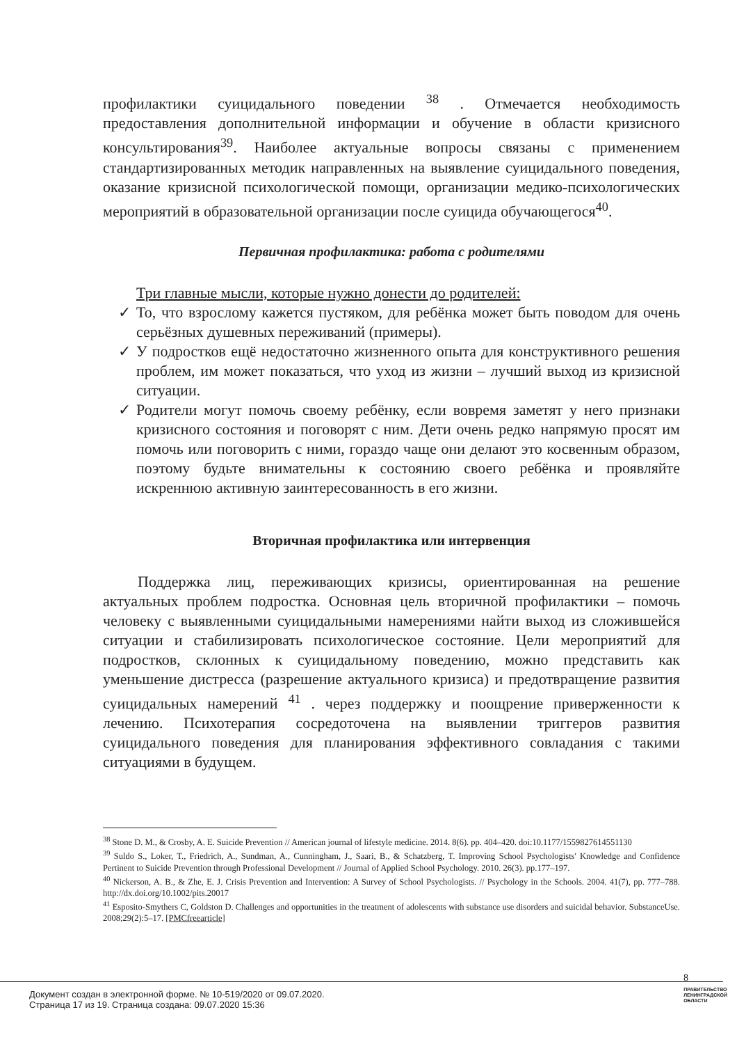профилактики суицидального поведении <sup>38</sup> . Отмечается необходимость предоставления дополнительной информации и обучение в области кризисного консультирования<sup>39</sup>. Наиболее актуальные вопросы связаны с применением стандартизированных методик направленных на выявление суицидального поведения, оказание кризисной психологической помощи, организации медико-психологических мероприятий в образовательной организации после суицида обучающегося<sup>40</sup>.
Первичная профилактика: работа с родителями
Три главные мысли, которые нужно донести до родителей:
✓ То, что взрослому кажется пустяком, для ребёнка может быть поводом для очень серьёзных душевных переживаний (примеры).
✓ У подростков ещё недостаточно жизненного опыта для конструктивного решения проблем, им может показаться, что уход из жизни – лучший выход из кризисной ситуации.
✓ Родители могут помочь своему ребёнку, если вовремя заметят у него признаки кризисного состояния и поговорят с ним. Дети очень редко напрямую просят им помочь или поговорить с ними, гораздо чаще они делают это косвенным образом, поэтому будьте внимательны к состоянию своего ребёнка и проявляйте искреннюю активную заинтересованность в его жизни.
Вторичная профилактика или интервенция
Поддержка лиц, переживающих кризисы, ориентированная на решение актуальных проблем подростка. Основная цель вторичной профилактики – помочь человеку с выявленными суицидальными намерениями найти выход из сложившейся ситуации и стабилизировать психологическое состояние. Цели мероприятий для подростков, склонных к суицидальному поведению, можно представить как уменьшение дистресса (разрешение актуального кризиса) и предотвращение развития суицидальных намерений <sup>41</sup> . через поддержку и поощрение приверженности к лечению. Психотерапия сосредоточена на выявлении триггеров развития суицидального поведения для планирования эффективного совладания с такими ситуациями в будущем.
<sup>38</sup> Stone D. M., & Crosby, A. E. Suicide Prevention // American journal of lifestyle medicine. 2014. 8(6). pp. 404–420. doi:10.1177/1559827614551130
<sup>39</sup> Suldo S., Loker, T., Friedrich, A., Sundman, A., Cunningham, J., Saari, B., & Schatzberg, T. Improving School Psychologists' Knowledge and Confidence Pertinent to Suicide Prevention through Professional Development // Journal of Applied School Psychology. 2010. 26(3). pp.177–197.
<sup>40</sup> Nickerson, A. B., & Zhe, E. J. Crisis Prevention and Intervention: A Survey of School Psychologists. // Psychology in the Schools. 2004. 41(7), pp. 777–788. http://dx.doi.org/10.1002/pits.20017
<sup>41</sup> Esposito-Smythers C, Goldston D. Challenges and opportunities in the treatment of adolescents with substance use disorders and suicidal behavior. SubstanceUse. 2008;29(2):5–17. [PMCfreearticle]
8
Документ создан в электронной форме. № 10-519/2020 от 09.07.2020.
Страница 17 из 19. Страница создана: 09.07.2020 15:36
ПРАВИТЕЛЬСТВО
ЛЕНИНГРАДСКОЙ
ОБЛАСТИ